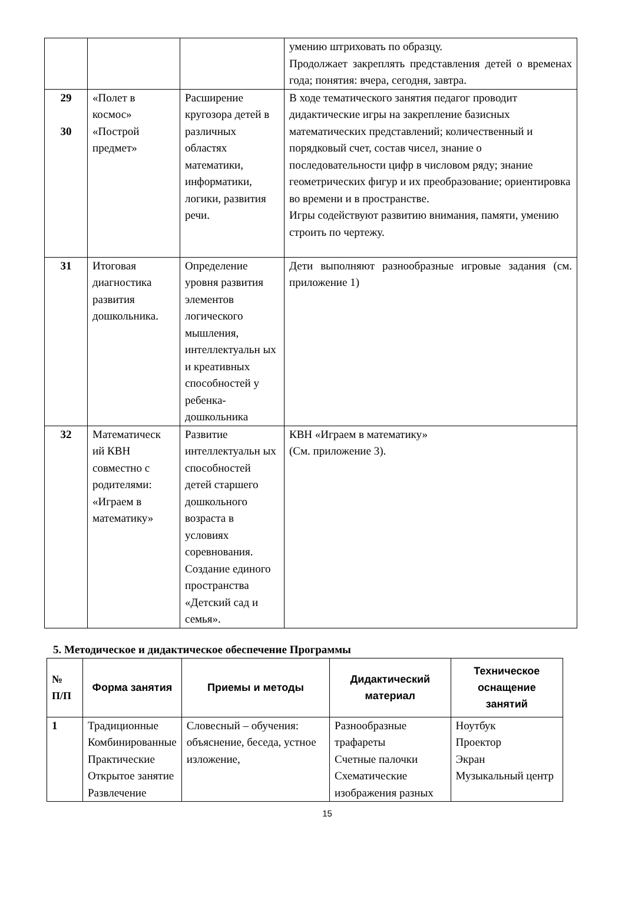| | | | умению штриховать по образцу. Продолжает закреплять представления детей о временах года; понятия: вчера, сегодня, завтра. |
| 29 30 | «Полет в космос» «Построй предмет» | Расширение кругозора детей в различных областях математики, информатики, логики, развития речи. | В ходе тематического занятия педагог проводит дидактические игры на закрепление базисных математических представлений; количественный и порядковый счет, состав чисел, знание о последовательности цифр в числовом ряду; знание геометрических фигур и их преобразование; ориентировка во времени и в пространстве. Игры содействуют развитию внимания, памяти, умению строить по чертежу. |
| 31 | Итоговая диагностика развития дошкольника. | Определение уровня развития элементов логического мышления, интеллектуальн ых и креативных способностей у ребенка-дошкольника | Дети выполняют разнообразные игровые задания (см. приложение 1) |
| 32 | Математическ ий КВН совместно с родителями: «Играем в математику» | Развитие интеллектуальн ых способностей детей старшего дошкольного возраста в условиях соревнования. Создание единого пространства «Детский сад и семья». | КВН «Играем в математику» (См. приложение 3). |
5. Методическое и дидактическое обеспечение Программы
| № П/П | Форма занятия | Приемы и методы | Дидактический материал | Техническое оснащение занятий |
| --- | --- | --- | --- | --- |
| 1 | Традиционные Комбинированные Практические Открытое занятие Развлечение | Словесный – обучения: объяснение, беседа, устное изложение, | Разнообразные трафареты Счетные палочки Схематические изображения разных | Ноутбук Проектор Экран Музыкальный центр |
15